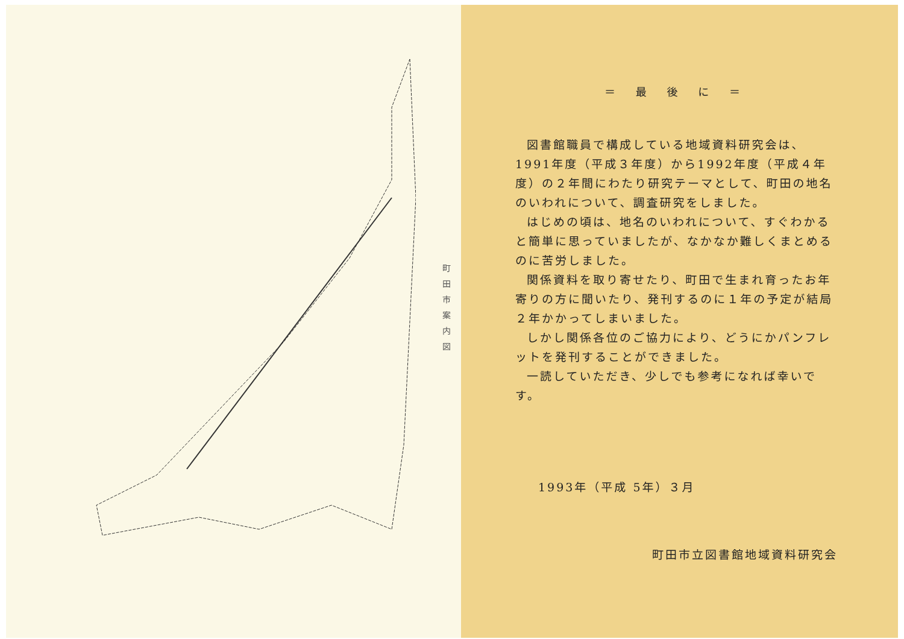町田市案内図
＝ 最 後 に ＝
図書館職員で構成している地域資料研究会は、1991年度（平成３年度）から1992年度（平成４年度）の２年間にわたり研究テーマとして、町田の地名のいわれについて、調査研究をしました。
はじめの頃は、地名のいわれについて、すぐわかると簡単に思っていましたが、なかなか難しくまとめるのに苦労しました。
関係資料を取り寄せたり、町田で生まれ育ったお年寄りの方に聞いたり、発刊するのに１年の予定が結局２年かかってしまいました。
しかし関係各位のご協力により、どうにかパンフレットを発刊することができました。
一読していただき、少しでも参考になれば幸いです。
1993年（平成 5年）３月
町田市立図書館地域資料研究会